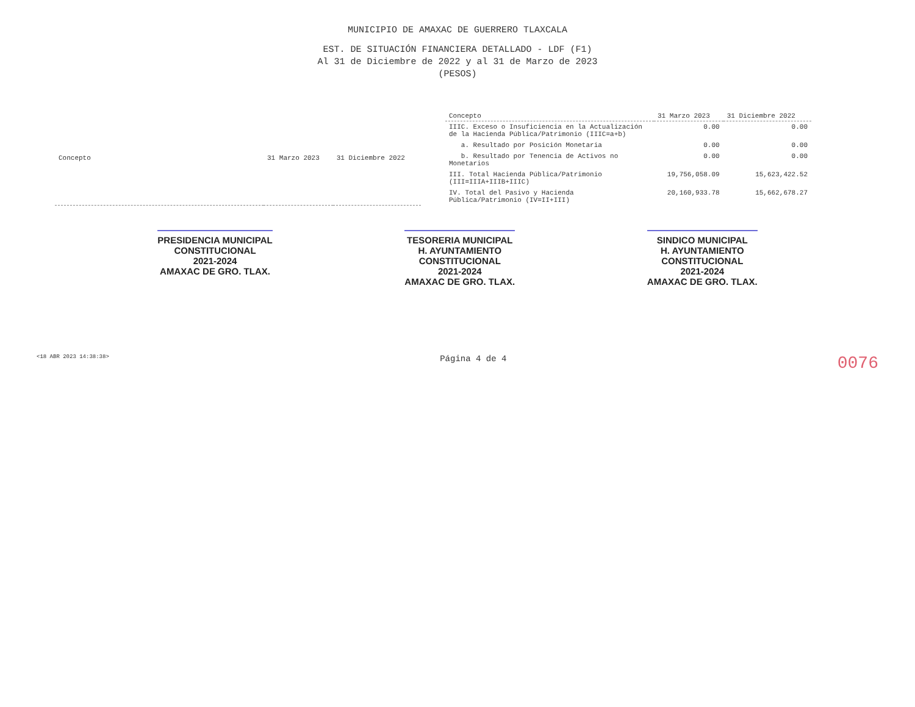MUNICIPIO DE AMAXAC DE GUERRERO TLAXCALA
EST. DE SITUACIÓN FINANCIERA DETALLADO - LDF (F1)
Al 31 de Diciembre de 2022 y al 31 de Marzo de 2023
(PESOS)
| Concepto | 31 Marzo 2023 | 31 Diciembre 2022 |
| --- | --- | --- |
| Concepto | 31 Marzo 2023 | 31 Diciembre 2022 |
| --- | --- | --- |
| IIIC. Exceso o Insuficiencia en la Actualización de la Hacienda Pública/Patrimonio (IIIC=a+b) | 0.00 | 0.00 |
| a. Resultado por Posición Monetaria | 0.00 | 0.00 |
| b. Resultado por Tenencia de Activos no Monetarios | 0.00 | 0.00 |
| III. Total Hacienda Pública/Patrimonio (III=IIIA+IIIB+IIIC) | 19,756,058.09 | 15,623,422.52 |
| IV. Total del Pasivo y Hacienda Pública/Patrimonio (IV=II+III) | 20,160,933.78 | 15,662,678.27 |
PRESIDENCIA MUNICIPAL
CONSTITUCIONAL
2021-2024
AMAXAC DE GRO. TLAX.
TESORERIA MUNICIPAL
H. AYUNTAMIENTO
CONSTITUCIONAL
2021-2024
AMAXAC DE GRO. TLAX.
SINDICO MUNICIPAL
H. AYUNTAMIENTO
CONSTITUCIONAL
2021-2024
AMAXAC DE GRO. TLAX.
<18 ABR 2023 14:38:38> Página 4 de 4 0076